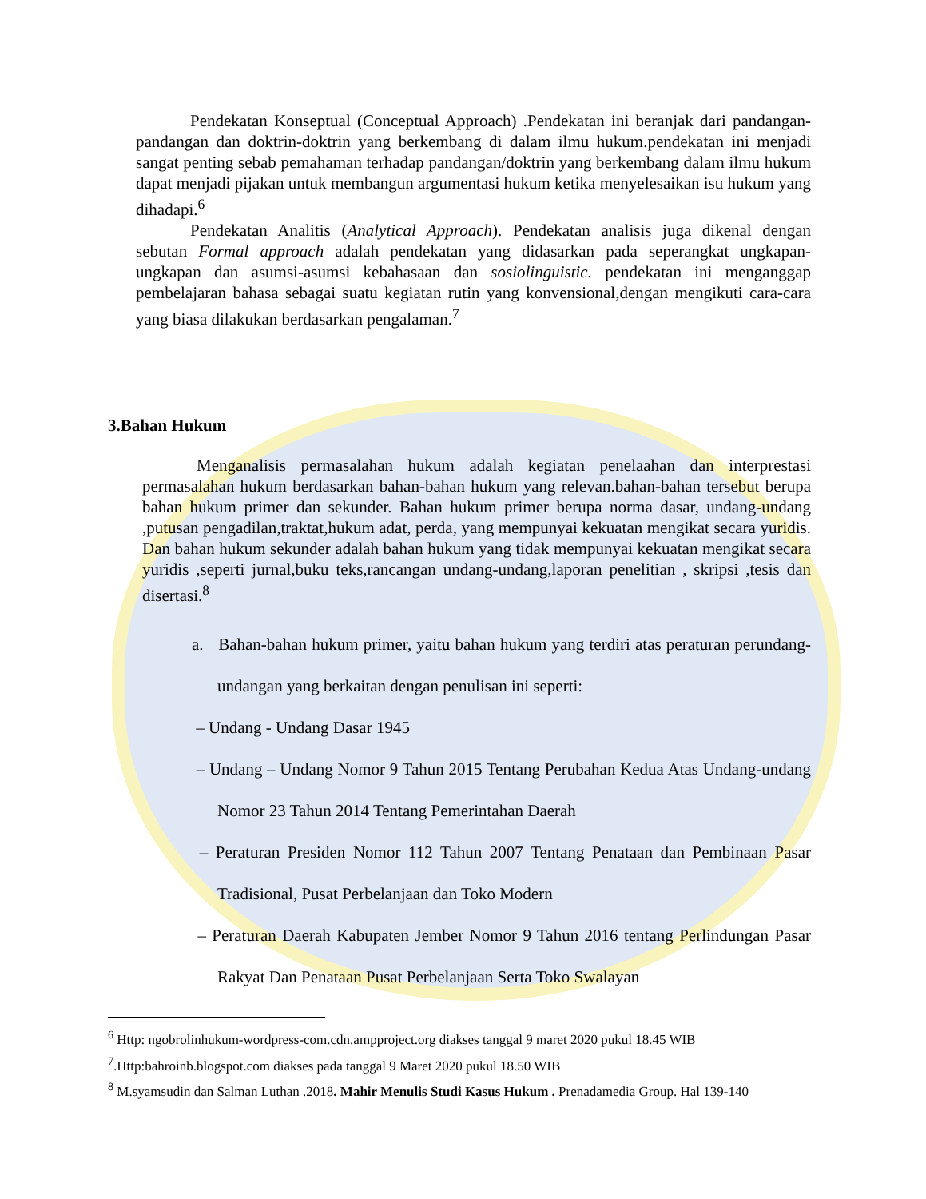Pendekatan Konseptual (Conceptual Approach) .Pendekatan ini beranjak dari pandangan-pandangan dan doktrin-doktrin yang berkembang di dalam ilmu hukum.pendekatan ini menjadi sangat penting sebab pemahaman terhadap pandangan/doktrin yang berkembang dalam ilmu hukum dapat menjadi pijakan untuk membangun argumentasi hukum ketika menyelesaikan isu hukum yang dihadapi.<sup>6</sup>
Pendekatan Analitis (Analytical Approach). Pendekatan analisis juga dikenal dengan sebutan Formal approach adalah pendekatan yang didasarkan pada seperangkat ungkapan-ungkapan dan asumsi-asumsi kebahasaan dan sosiolinguistic. pendekatan ini menganggap pembelajaran bahasa sebagai suatu kegiatan rutin yang konvensional,dengan mengikuti cara-cara yang biasa dilakukan berdasarkan pengalaman.<sup>7</sup>
3.Bahan Hukum
Menganalisis permasalahan hukum adalah kegiatan penelaahan dan interprestasi permasalahan hukum berdasarkan bahan-bahan hukum yang relevan.bahan-bahan tersebut berupa bahan hukum primer dan sekunder. Bahan hukum primer berupa norma dasar, undang-undang ,putusan pengadilan,traktat,hukum adat, perda, yang mempunyai kekuatan mengikat secara yuridis. Dan bahan hukum sekunder adalah bahan hukum yang tidak mempunyai kekuatan mengikat secara yuridis ,seperti jurnal,buku teks,rancangan undang-undang,laporan penelitian , skripsi ,tesis dan disertasi.<sup>8</sup>
a. Bahan-bahan hukum primer, yaitu bahan hukum yang terdiri atas peraturan perundang-undangan yang berkaitan dengan penulisan ini seperti:
– Undang - Undang Dasar 1945
– Undang – Undang Nomor 9 Tahun 2015 Tentang Perubahan Kedua Atas Undang-undang Nomor 23 Tahun 2014 Tentang Pemerintahan Daerah
– Peraturan Presiden Nomor 112 Tahun 2007 Tentang Penataan dan Pembinaan Pasar Tradisional, Pusat Perbelanjaan dan Toko Modern
– Peraturan Daerah Kabupaten Jember Nomor 9 Tahun 2016 tentang Perlindungan Pasar Rakyat Dan Penataan Pusat Perbelanjaan Serta Toko Swalayan
<sup>6</sup> Http: ngobrolinhukum-wordpress-com.cdn.ampproject.org diakses tanggal 9 maret 2020 pukul 18.45 WIB
<sup>7</sup>.Http:bahroinb.blogspot.com diakses pada tanggal 9 Maret 2020 pukul 18.50 WIB
<sup>8</sup> M.syamsudin dan Salman Luthan .2018. Mahir Menulis Studi Kasus Hukum . Prenadamedia Group. Hal 139-140